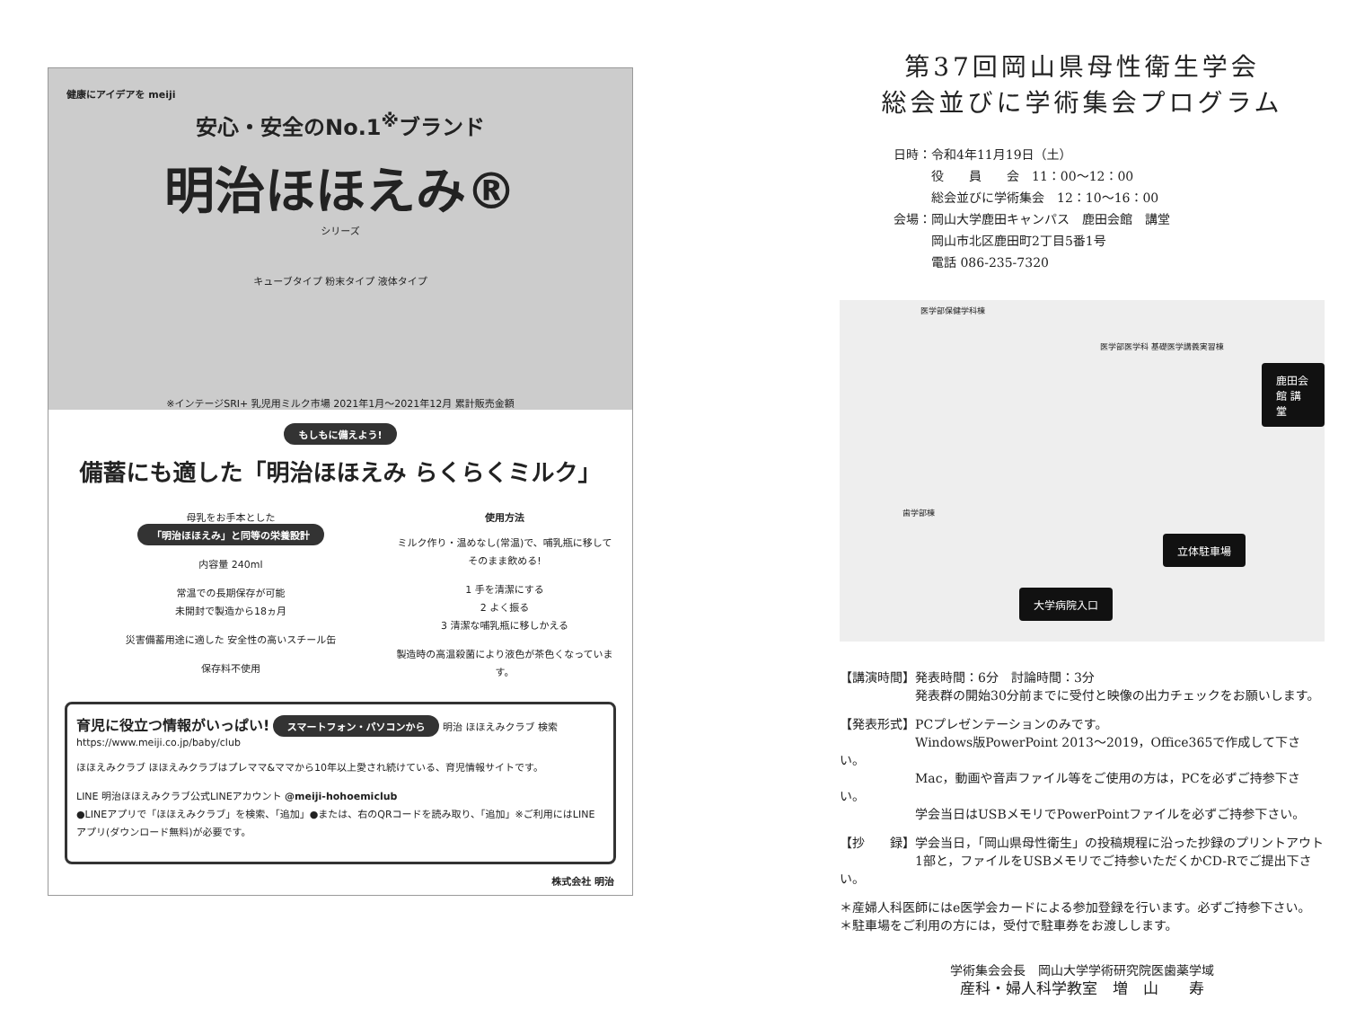健康にアイデアを meiji
安心・安全のNo.1<sup>※</sup>ブランド
明治ほほえみ®
シリーズ
キューブタイプ 粉末タイプ 液体タイプ
※インテージSRI+ 乳児用ミルク市場 2021年1月〜2021年12月 累計販売金額
もしもに備えよう!
備蓄にも適した「明治ほほえみ らくらくミルク」
母乳をお手本とした
「明治ほほえみ」と同等の栄養設計
内容量 240ml
常温での長期保存が可能
未開封で製造から18ヵ月
災害備蓄用途に適した 安全性の高いスチール缶
保存料不使用
使用方法
ミルク作り・温めなし(常温)で、哺乳瓶に移してそのまま飲める!
1 手を清潔にする
2 よく振る
3 清潔な哺乳瓶に移しかえる
製造時の高温殺菌により液色が茶色くなっています。
育児に役立つ情報がいっぱい! スマートフォン・パソコンから 明治 ほほえみクラブ 検索 https://www.meiji.co.jp/baby/club
ほほえみクラブ ほほえみクラブはプレママ&ママから10年以上愛され続けている、育児情報サイトです。
LINE 明治ほほえみクラブ公式LINEアカウント @meiji-hohoemiclub
●LINEアプリで「ほほえみクラブ」を検索、「追加」●または、右のQRコードを読み取り、「追加」※ご利用にはLINEアプリ(ダウンロード無料)が必要です。
株式会社 明治
第37回岡山県母性衛生学会
総会並びに学術集会プログラム
日時：令和4年11月19日（土）
　　　役　　員　　会　11：00〜12：00
　　　総会並びに学術集会　12：10〜16：00
会場：岡山大学鹿田キャンパス　鹿田会館　講堂
　　　岡山市北区鹿田町2丁目5番1号
　　　電話 086-235-7320
医学部保健学科棟
医学部医学科 基礎医学講義実習棟
歯学部棟
鹿田会館 講堂
立体駐車場
大学病院入口
【講演時間】発表時間：6分　討論時間：3分
　　　　　　発表群の開始30分前までに受付と映像の出力チェックをお願いします。
【発表形式】PCプレゼンテーションのみです。
　　　　　　Windows版PowerPoint 2013〜2019，Office365で作成して下さい。
　　　　　　Mac，動画や音声ファイル等をご使用の方は，PCを必ずご持参下さい。
　　　　　　学会当日はUSBメモリでPowerPointファイルを必ずご持参下さい。
【抄　　録】学会当日，「岡山県母性衛生」の投稿規程に沿った抄録のプリントアウト
　　　　　　1部と，ファイルをUSBメモリでご持参いただくかCD-Rでご提出下さい。
＊産婦人科医師にはe医学会カードによる参加登録を行います。必ずご持参下さい。
＊駐車場をご利用の方には，受付で駐車券をお渡しします。
学術集会会長　岡山大学学術研究院医歯薬学域
産科・婦人科学教室　増　山　　寿